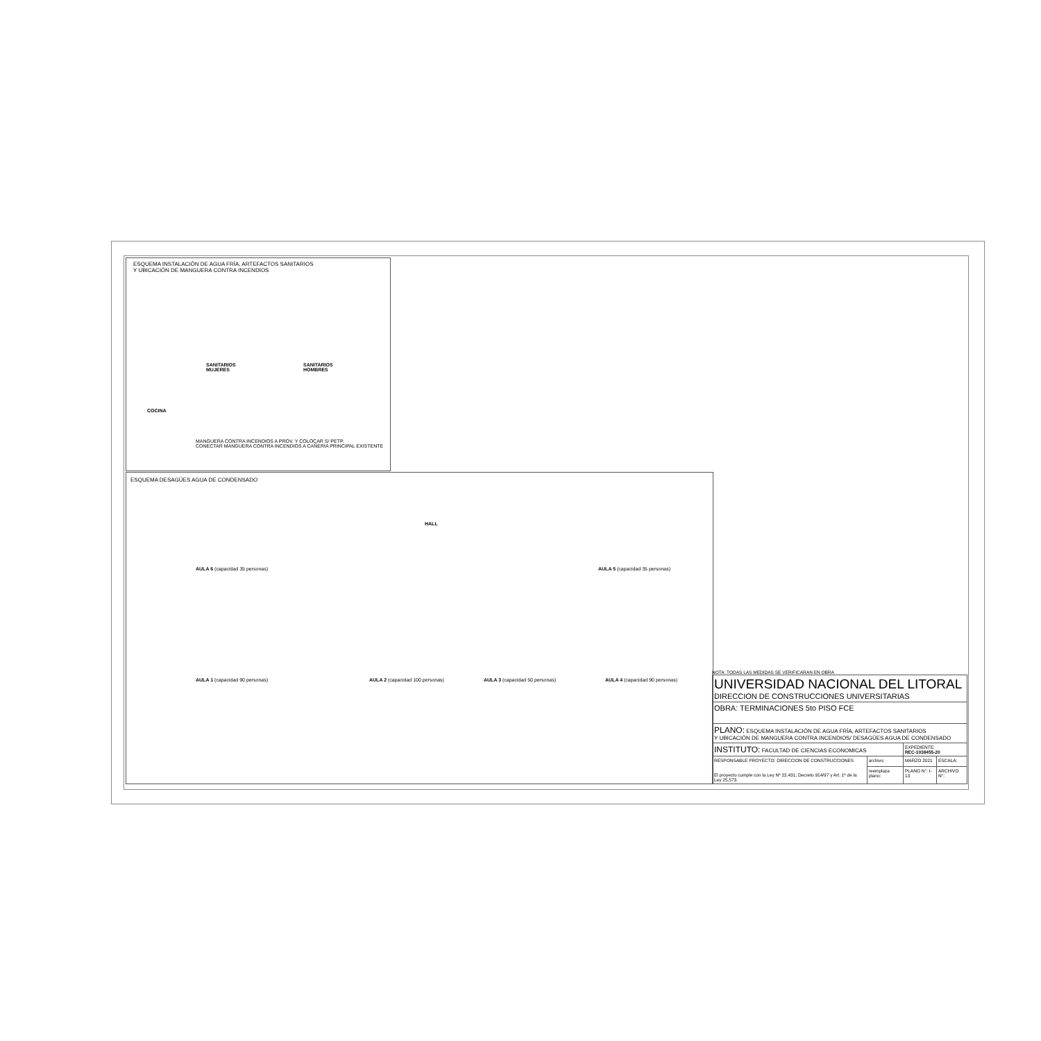ESQUEMA INSTALACIÓN DE AGUA FRÍA, ARTEFACTOS SANITARIOS
Y UBICACIÓN DE MANGUERA CONTRA INCENDIOS
SANITARIOS
MUJERES
SANITARIOS
HOMBRES
COCINA
MANGUERA CONTRA INCENDIOS A PROV. Y COLOCAR S/ PETP.
CONECTAR MANGUERA CONTRA INCENDIOS A CAÑERÍA PRINCIPAL EXISTENTE
ESQUEMA DESAGÜES AGUA DE CONDENSADO
AULA 6 (capacidad 35 personas)
HALL
AULA 5 (capacidad 35 personas)
AULA 1 (capacidad 90 personas)
AULA 2 (capacidad 100 personas)
AULA 3 (capacidad 50 personas) AULA 4 (capacidad 90 personas)
NOTA: TODAS LAS MEDIDAS SE VERIFICARAN EN OBRA
| UNIVERSIDAD NACIONAL DEL LITORAL DIRECCION DE CONSTRUCCIONES UNIVERSITARIAS | | | |
| OBRA: TERMINACIONES 5to PISO FCE | | | |
| PLANO: ESQUEMA INSTALACIÓN DE AGUA FRÍA, ARTEFACTOS SANITARIOS Y UBICACIÓN DE MANGUERA CONTRA INCENDIOS/ DESAGÜES AGUA DE CONDENSADO | | | |
| INSTITUTO: FACULTAD DE CIENCIAS ECONOMICAS | | EXPEDIENTE: REC-1038455-20 | |
| RESPONSABLE PROYECTO: DIRECCION DE CONSTRUCCIONES El proyecto cumple con la Ley Nº 22.431; Decreto 914/97 y Art. 1º de la Ley 25.573. | archivo: | MARZO 2021 | ESCALA: |
| | reemplaza plano: | PLANO N°: I-13 | ARCHIVO N°: |